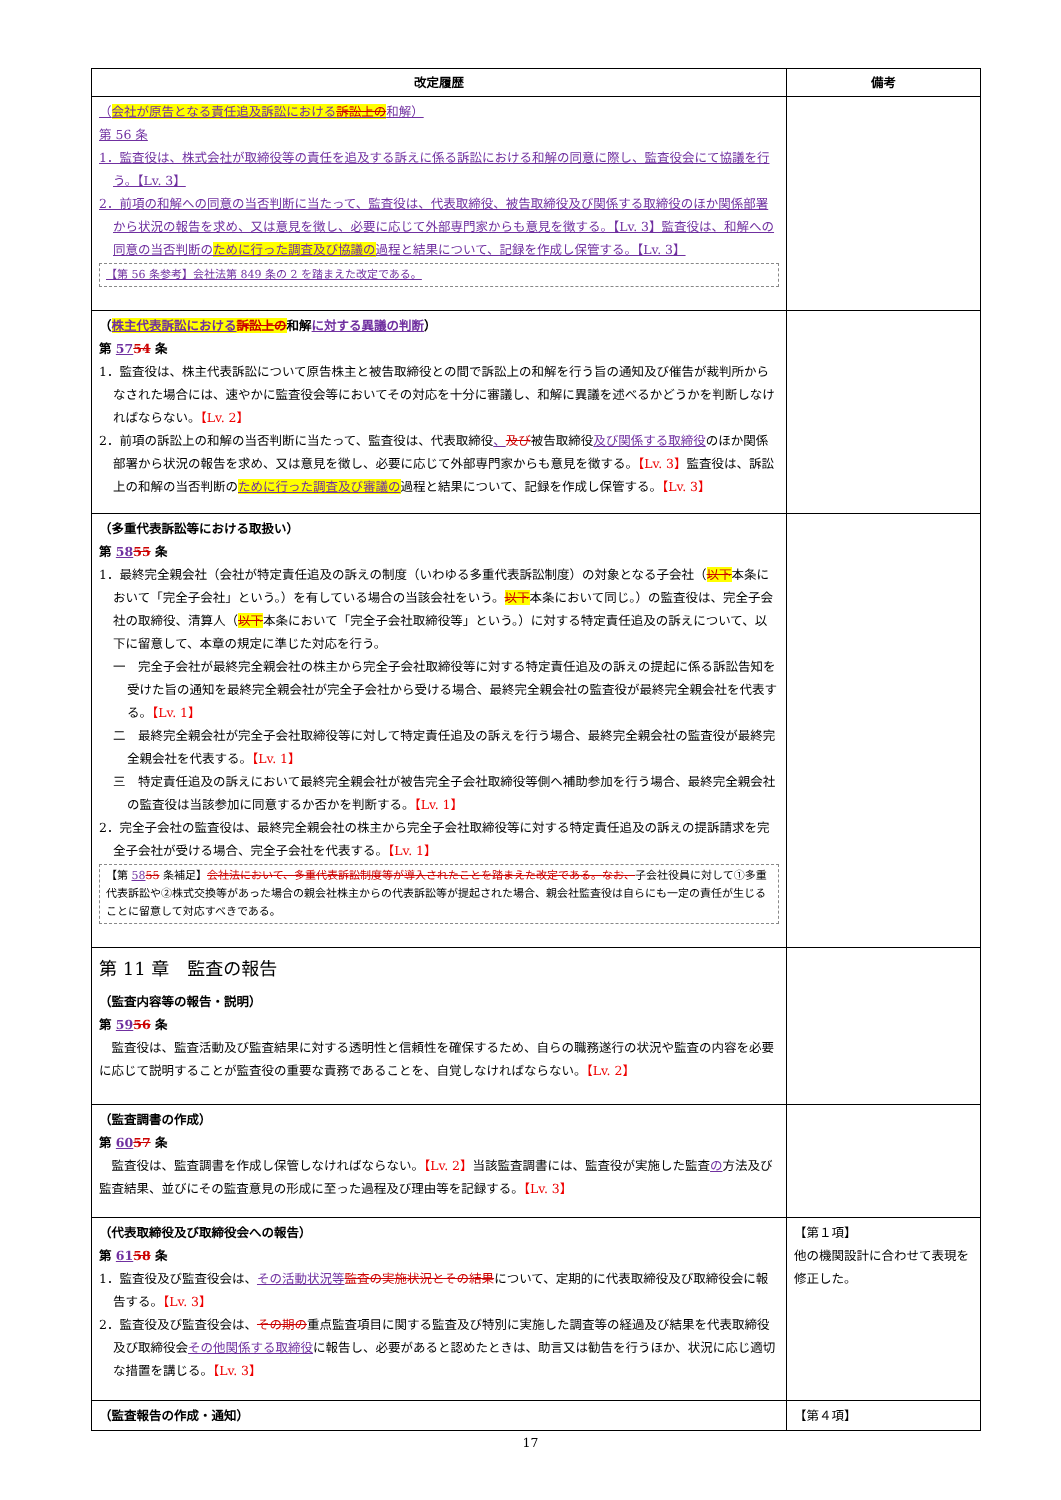| 改定履歴 | 備考 |
| --- | --- |
| （ 会社が原告となる責任追及訴訟における 訴訟上の 和解） 第 56 条 1．監査役は、株式会社が取締役等の責任を追及する訴えに係る訴訟における和解の同意に際し、監査役会にて協議を行う。【Lv. 3】 2．前項の和解への同意の当否判断に当たって、監査役は、代表取締役、被告取締役及び関係する取締役のほか関係部署から状況の報告を求め、又は意見を徴し、必要に応じて外部専門家からも意見を徴する。【Lv. 3】監査役は、和解への同意の当否判断の ために行った調査及び協議の 過程と結果について、記録を作成し保管する。【Lv. 3】 【第 56 条参考】会社法第 849 条の 2 を踏まえた改定である。 | |
| （ 株主代表訴訟における 訴訟上の 和解 に対する異議の判断 ） 第 57 54 条 1．監査役は、株主代表訴訟について原告株主と被告取締役との間で訴訟上の和解を行う旨の通知及び催告が裁判所からなされた場合には、速やかに監査役会等においてその対応を十分に審議し、和解に異議を述べるかどうかを判断しなければならない。 【Lv. 2】 2．前項の訴訟上の和解の当否判断に当たって、監査役は、代表取締役 、 及び 被告取締役 及び関係する取締役 のほか関係部署から状況の報告を求め、又は意見を徴し、必要に応じて外部専門家からも意見を徴する。 【Lv. 3】 監査役は、訴訟上の和解の当否判断の ために行った調査及び審議の 過程と結果について、記録を作成し保管する。 【Lv. 3】 | |
| （多重代表訴訟等における取扱い） 第 58 55 条 1．最終完全親会社（会社が特定責任追及の訴えの制度（いわゆる多重代表訴訟制度）の対象となる子会社（ 以下 本条において「完全子会社」という。）を有している場合の当該会社をいう。 以下 本条において同じ。）の監査役は、完全子会社の取締役、清算人（ 以下 本条において「完全子会社取締役等」という。）に対する特定責任追及の訴えについて、以下に留意して、本章の規定に準じた対応を行う。 一 完全子会社が最終完全親会社の株主から完全子会社取締役等に対する特定責任追及の訴えの提起に係る訴訟告知を受けた旨の通知を最終完全親会社が完全子会社から受ける場合、最終完全親会社の監査役が最終完全親会社を代表する。 【Lv. 1】 二 最終完全親会社が完全子会社取締役等に対して特定責任追及の訴えを行う場合、最終完全親会社の監査役が最終完全親会社を代表する。 【Lv. 1】 三 特定責任追及の訴えにおいて最終完全親会社が被告完全子会社取締役等側へ補助参加を行う場合、最終完全親会社の監査役は当該参加に同意するか否かを判断する。 【Lv. 1】 2．完全子会社の監査役は、最終完全親会社の株主から完全子会社取締役等に対する特定責任追及の訴えの提訴請求を完全子会社が受ける場合、完全子会社を代表する。 【Lv. 1】 【第 58 55 条補足】 会社法において、多重代表訴訟制度等が導入されたことを踏まえた改定である。なお、 子会社役員に対して①多重代表訴訟や②株式交換等があった場合の親会社株主からの代表訴訟等が提起された場合、親会社監査役は自らにも一定の責任が生じることに留意して対応すべきである。 | |
| 第 11 章 監査の報告 （監査内容等の報告・説明） 第 59 56 条 監査役は、監査活動及び監査結果に対する透明性と信頼性を確保するため、自らの職務遂行の状況や監査の内容を必要に応じて説明することが監査役の重要な責務であることを、自覚しなければならない。 【Lv. 2】 | |
| （監査調書の作成） 第 60 57 条 監査役は、監査調書を作成し保管しなければならない。 【Lv. 2】 当該監査調書には、監査役が実施した監査 の 方法及び監査結果、並びにその監査意見の形成に至った過程及び理由等を記録する。 【Lv. 3】 | |
| （代表取締役及び取締役会への報告） 第 61 58 条 1．監査役及び監査役会は、 その活動状況等 監査の実施状況とその結果 について、定期的に代表取締役及び取締役会に報告する。 【Lv. 3】 2．監査役及び監査役会は、 その期の 重点監査項目に関する監査及び特別に実施した調査等の経過及び結果を代表取締役及び取締役会 その他関係する取締役 に報告し、必要があると認めたときは、助言又は勧告を行うほか、状況に応じ適切な措置を講じる。 【Lv. 3】 | 【第１項】 他の機関設計に合わせて表現を修正した。 |
| （監査報告の作成・通知） | 【第４項】 |
17